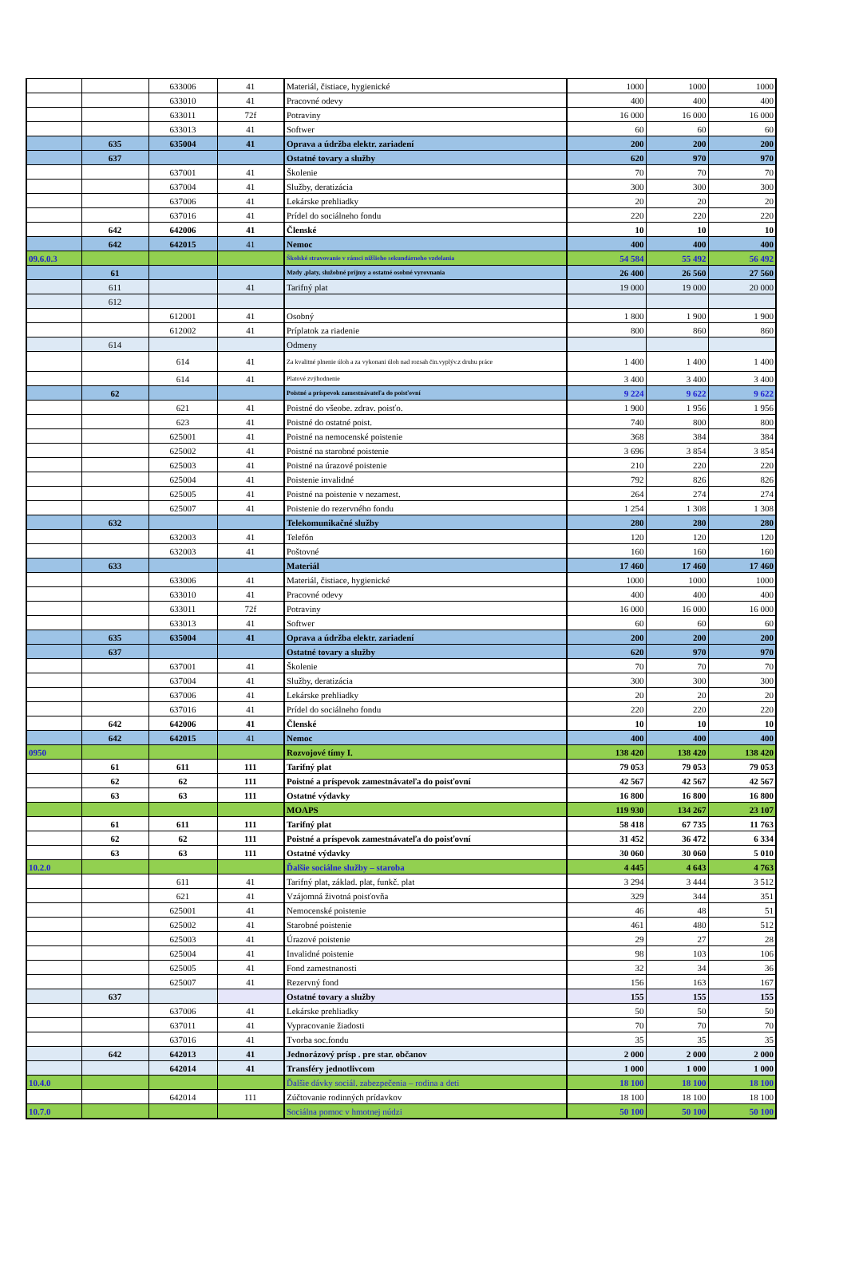| | | 633006 | 41 | Materiál, čistiace, hygienické | 1000 | 1000 | 1000 |
| | | 633010 | 41 | Pracovné odevy | 400 | 400 | 400 |
| | | 633011 | 72f | Potraviny | 16 000 | 16 000 | 16 000 |
| | | 633013 | 41 | Softwer | 60 | 60 | 60 |
| | 635 | 635004 | 41 | Oprava a údržba elektr. zariadení | 200 | 200 | 200 |
| | 637 | | | Ostatné tovary a služby | 620 | 970 | 970 |
| | | 637001 | 41 | Školenie | 70 | 70 | 70 |
| | | 637004 | 41 | Služby, deratizácia | 300 | 300 | 300 |
| | | 637006 | 41 | Lekárske prehliadky | 20 | 20 | 20 |
| | | 637016 | 41 | Prídel do sociálneho fondu | 220 | 220 | 220 |
| | 642 | 642006 | 41 | Členské | 10 | 10 | 10 |
| | 642 | 642015 | 41 | Nemoc | 400 | 400 | 400 |
| 09.6.0.3 | | | | Školské stravovanie v rámci nižšieho sekundárneho vzdelania | 54 584 | 55 492 | 56 492 |
| | 61 | | | Mzdy ,platy, služobné príjmy a ostatné osobné vyrovnania | 26 400 | 26 560 | 27 560 |
| | 611 | | 41 | Tarifný plat | 19 000 | 19 000 | 20 000 |
| | 612 | | | | | | |
| | | 612001 | 41 | Osobný | 1 800 | 1 900 | 1 900 |
| | | 612002 | 41 | Príplatok za riadenie | 800 | 860 | 860 |
| | 614 | | | Odmeny | | | |
| | | 614 | 41 | Za kvalitné plnenie úloh a za vykonani úloh nad rozsah čin.vyplýv.z druhu práce | 1 400 | 1 400 | 1 400 |
| | | 614 | 41 | Platové zvýhodnenie | 3 400 | 3 400 | 3 400 |
| | 62 | | | Poistné a príspevok zamestnávateľa do poisťovní | 9 224 | 9 622 | 9 622 |
| | | 621 | 41 | Poistné do všeobe. zdrav. poisťo. | 1 900 | 1 956 | 1 956 |
| | | 623 | 41 | Poistné do ostatné poist. | 740 | 800 | 800 |
| | | 625001 | 41 | Poistné na nemocenské poistenie | 368 | 384 | 384 |
| | | 625002 | 41 | Poistné na starobné poistenie | 3 696 | 3 854 | 3 854 |
| | | 625003 | 41 | Poistné na úrazové poistenie | 210 | 220 | 220 |
| | | 625004 | 41 | Poistenie invalidné | 792 | 826 | 826 |
| | | 625005 | 41 | Poistné na poistenie v nezamest. | 264 | 274 | 274 |
| | | 625007 | 41 | Poistenie do rezervného fondu | 1 254 | 1 308 | 1 308 |
| | 632 | | | Telekomunikačné služby | 280 | 280 | 280 |
| | | 632003 | 41 | Telefón | 120 | 120 | 120 |
| | | 632003 | 41 | Poštovné | 160 | 160 | 160 |
| | 633 | | | Materiál | 17 460 | 17 460 | 17 460 |
| | | 633006 | 41 | Materiál, čistiace, hygienické | 1000 | 1000 | 1000 |
| | | 633010 | 41 | Pracovné odevy | 400 | 400 | 400 |
| | | 633011 | 72f | Potraviny | 16 000 | 16 000 | 16 000 |
| | | 633013 | 41 | Softwer | 60 | 60 | 60 |
| | 635 | 635004 | 41 | Oprava a údržba elektr. zariadení | 200 | 200 | 200 |
| | 637 | | | Ostatné tovary a služby | 620 | 970 | 970 |
| | | 637001 | 41 | Školenie | 70 | 70 | 70 |
| | | 637004 | 41 | Služby, deratizácia | 300 | 300 | 300 |
| | | 637006 | 41 | Lekárske prehliadky | 20 | 20 | 20 |
| | | 637016 | 41 | Prídel do sociálneho fondu | 220 | 220 | 220 |
| | 642 | 642006 | 41 | Členské | 10 | 10 | 10 |
| | 642 | 642015 | 41 | Nemoc | 400 | 400 | 400 |
| 0950 | | | | Rozvojové tímy I. | 138 420 | 138 420 | 138 420 |
| | 61 | 611 | 111 | Tarifný plat | 79 053 | 79 053 | 79 053 |
| | 62 | 62 | 111 | Poistné a príspevok zamestnávateľa do poisťovní | 42 567 | 42 567 | 42 567 |
| | 63 | 63 | 111 | Ostatné výdavky | 16 800 | 16 800 | 16 800 |
| | | | | MOAPS | 119 930 | 134 267 | 23 107 |
| | 61 | 611 | 111 | Tarifný plat | 58 418 | 67 735 | 11 763 |
| | 62 | 62 | 111 | Poistné a príspevok zamestnávateľa do poisťovní | 31 452 | 36 472 | 6 334 |
| | 63 | 63 | 111 | Ostatné výdavky | 30 060 | 30 060 | 5 010 |
| 10.2.0 | | | | Ďalšie sociálne služby – staroba | 4 445 | 4 643 | 4 763 |
| | | 611 | 41 | Tarifný plat, základ. plat, funkč. plat | 3 294 | 3 444 | 3 512 |
| | | 621 | 41 | Vzájomná životná poisťovňa | 329 | 344 | 351 |
| | | 625001 | 41 | Nemocenské poistenie | 46 | 48 | 51 |
| | | 625002 | 41 | Starobné poistenie | 461 | 480 | 512 |
| | | 625003 | 41 | Úrazové poistenie | 29 | 27 | 28 |
| | | 625004 | 41 | Invalidné poistenie | 98 | 103 | 106 |
| | | 625005 | 41 | Fond zamestnanosti | 32 | 34 | 36 |
| | | 625007 | 41 | Rezervný fond | 156 | 163 | 167 |
| | 637 | | | Ostatné tovary a služby | 155 | 155 | 155 |
| | | 637006 | 41 | Lekárske prehliadky | 50 | 50 | 50 |
| | | 637011 | 41 | Vypracovanie žiadosti | 70 | 70 | 70 |
| | | 637016 | 41 | Tvorba soc.fondu | 35 | 35 | 35 |
| | 642 | 642013 | 41 | Jednorázový prísp . pre star. občanov | 2 000 | 2 000 | 2 000 |
| | | 642014 | 41 | Transféry jednotlivcom | 1 000 | 1 000 | 1 000 |
| 10.4.0 | | | | Ďalšie dávky sociál. zabezpečenia – rodina a deti | 18 100 | 18 100 | 18 100 |
| | | 642014 | 111 | Zúčtovanie rodinných prídavkov | 18 100 | 18 100 | 18 100 |
| 10.7.0 | | | | Sociálna pomoc v hmotnej núdzi | 50 100 | 50 100 | 50 100 |